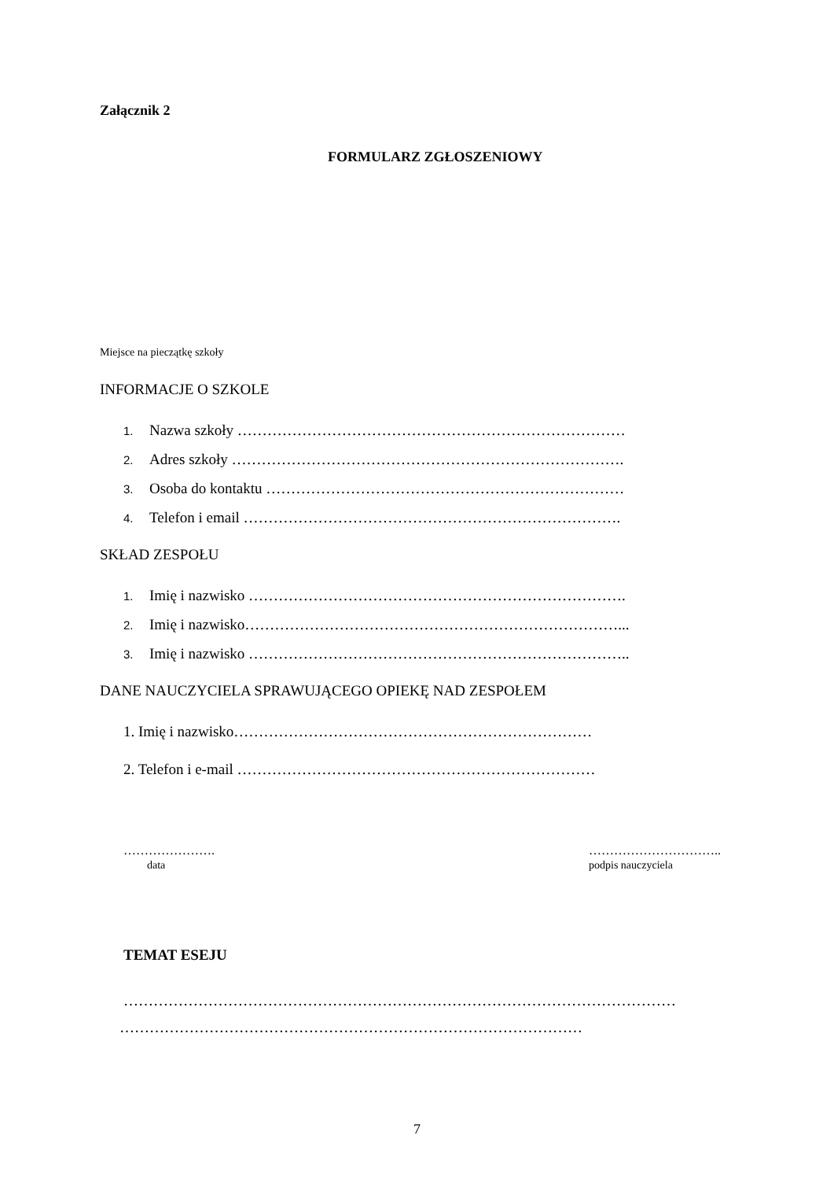Załącznik 2
FORMULARZ ZGŁOSZENIOWY
Miejsce na pieczątkę szkoły
INFORMACJE O SZKOLE
1. Nazwa szkoły ……………………………………………………………………
2. Adres szkoły …………………………………………………………………….
3. Osoba do kontaktu ………………………………………………………………
4. Telefon i email ………………………………………………………………….
SKŁAD ZESPOŁU
1. Imię i nazwisko ………………………………………………………………….
2. Imię i nazwisko…………………………………………………………………...
3. Imię i nazwisko …………………………………………………………………..
DANE NAUCZYCIELA SPRAWUJĄCEGO OPIEKĘ NAD ZESPOŁEM
1. Imię i nazwisko………………………………………………………………
2. Telefon i e-mail ………………………………………………………………
………………….
data
…………………………..
podpis nauczyciela
TEMAT ESEJU
…………………………………………………………………………………………………
…………………………………………………………………………………
7